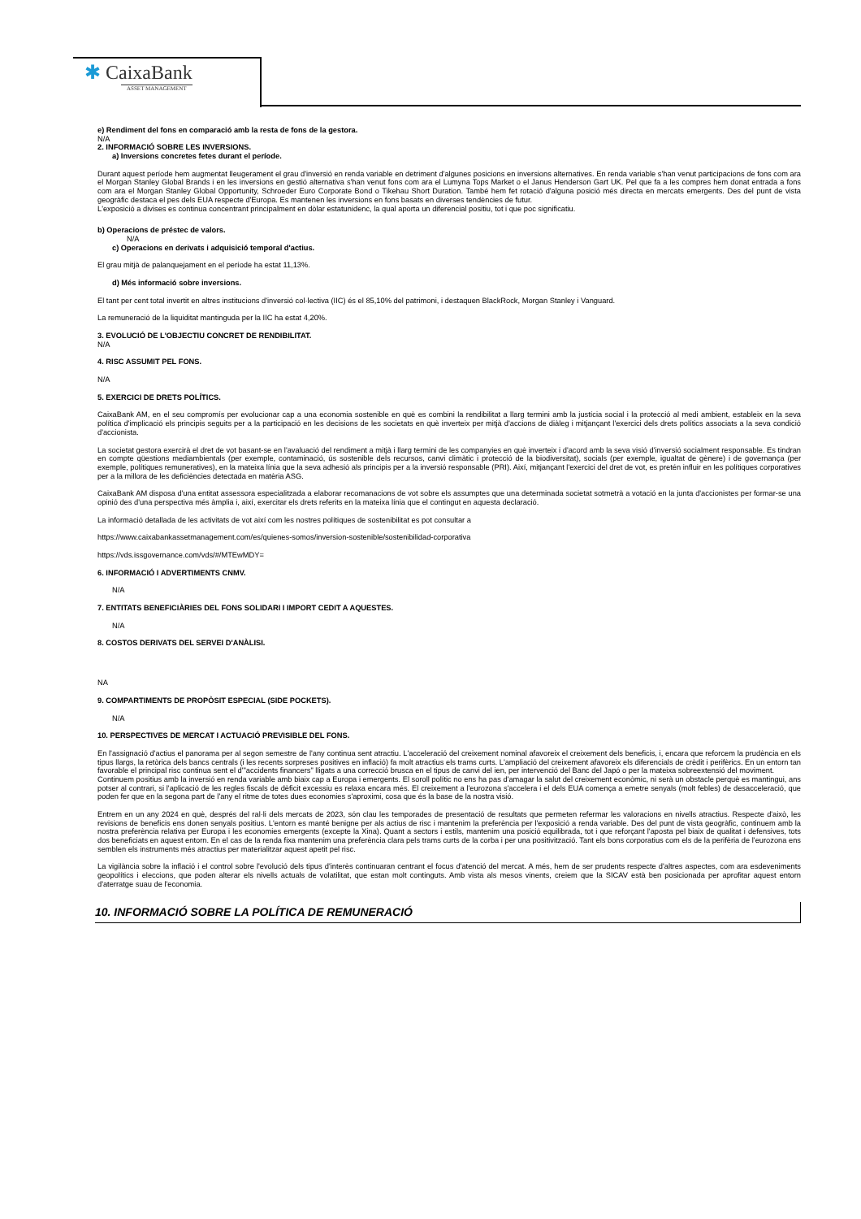✱ CaixaBank
ASSET MANAGEMENT
e) Rendiment del fons en comparació amb la resta de fons de la gestora.
N/A
2. INFORMACIÓ SOBRE LES INVERSIONS.
a) Inversions concretes fetes durant el període.
Durant aquest període hem augmentat lleugerament el grau d'inversió en renda variable en detriment d'algunes posicions en inversions alternatives. En renda variable s'han venut participacions de fons com ara el Morgan Stanley Global Brands i en les inversions en gestió alternativa s'han venut fons com ara el Lumyna Tops Market o el Janus Henderson Gart UK. Pel que fa a les compres hem donat entrada a fons com ara el Morgan Stanley Global Opportunity, Schroeder Euro Corporate Bond o Tikehau Short Duration. També hem fet rotació d'alguna posició més directa en mercats emergents. Des del punt de vista geogràfic destaca el pes dels EUA respecte d'Europa. Es mantenen les inversions en fons basats en diverses tendències de futur.
L'exposició a divises es continua concentrant principalment en dòlar estatunidenc, la qual aporta un diferencial positiu, tot i que poc significatiu.
b) Operacions de préstec de valors.
N/A
c) Operacions en derivats i adquisició temporal d'actius.
El grau mitjà de palanquejament en el període ha estat 11,13%.
d) Més informació sobre inversions.
El tant per cent total invertit en altres institucions d'inversió col·lectiva (IIC) és el 85,10% del patrimoni, i destaquen BlackRock, Morgan Stanley i Vanguard.
La remuneració de la liquiditat mantinguda per la IIC ha estat 4,20%.
3. EVOLUCIÓ DE L'OBJECTIU CONCRET DE RENDIBILITAT.
N/A
4. RISC ASSUMIT PEL FONS.
N/A
5. EXERCICI DE DRETS POLÍTICS.
CaixaBank AM, en el seu compromís per evolucionar cap a una economia sostenible en què es combini la rendibilitat a llarg termini amb la justícia social i la protecció al medi ambient, estableix en la seva política d'implicació els principis seguits per a la participació en les decisions de les societats en què inverteix per mitjà d'accions de diàleg i mitjançant l'exercici dels drets polítics associats a la seva condició d'accionista.
La societat gestora exercirà el dret de vot basant-se en l'avaluació del rendiment a mitjà i llarg termini de les companyies en què inverteix i d'acord amb la seva visió d'inversió socialment responsable. Es tindran en compte qüestions mediambientals (per exemple, contaminació, ús sostenible dels recursos, canvi climàtic i protecció de la biodiversitat), socials (per exemple, igualtat de gènere) i de governança (per exemple, polítiques remuneratives), en la mateixa línia que la seva adhesió als principis per a la inversió responsable (PRI). Així, mitjançant l'exercici del dret de vot, es pretén influir en les polítiques corporatives per a la millora de les deficiències detectada en matèria ASG.
CaixaBank AM disposa d'una entitat assessora especialitzada a elaborar recomanacions de vot sobre els assumptes que una determinada societat sotmetrà a votació en la junta d'accionistes per formar-se una opinió des d'una perspectiva més àmplia i, així, exercitar els drets referits en la mateixa línia que el contingut en aquesta declaració.
La informació detallada de les activitats de vot així com les nostres polítiques de sostenibilitat es pot consultar a
https://www.caixabankassetmanagement.com/es/quienes-somos/inversion-sostenible/sostenibilidad-corporativa
https://vds.issgovernance.com/vds/#/MTEwMDY=
6. INFORMACIÓ I ADVERTIMENTS CNMV.
N/A
7. ENTITATS BENEFICIÀRIES DEL FONS SOLIDARI I IMPORT CEDIT A AQUESTES.
N/A
8. COSTOS DERIVATS DEL SERVEI D'ANÀLISI.
NA
9. COMPARTIMENTS DE PROPÒSIT ESPECIAL (SIDE POCKETS).
N/A
10. PERSPECTIVES DE MERCAT I ACTUACIÓ PREVISIBLE DEL FONS.
En l'assignació d'actius el panorama per al segon semestre de l'any continua sent atractiu. L'acceleració del creixement nominal afavoreix el creixement dels beneficis, i, encara que reforcem la prudència en els tipus llargs, la retòrica dels bancs centrals (i les recents sorpreses positives en inflació) fa molt atractius els trams curts. L'ampliació del creixement afavoreix els diferencials de crèdit i perifèrics. En un entorn tan favorable el principal risc continua sent el d'"accidents financers" lligats a una correcció brusca en el tipus de canvi del ien, per intervenció del Banc del Japó o per la mateixa sobreextensió del moviment.
Continuem positius amb la inversió en renda variable amb biaix cap a Europa i emergents. El soroll polític no ens ha pas d'amagar la salut del creixement econòmic, ni serà un obstacle perquè es mantingui, ans potser al contrari, si l'aplicació de les regles fiscals de dèficit excessiu es relaxa encara més. El creixement a l'eurozona s'accelera i el dels EUA comença a emetre senyals (molt febles) de desacceleració, que poden fer que en la segona part de l'any el ritme de totes dues economies s'aproximi, cosa que és la base de la nostra visió.
Entrem en un any 2024 en què, després del ral·li dels mercats de 2023, són clau les temporades de presentació de resultats que permeten refermar les valoracions en nivells atractius. Respecte d'això, les revisions de beneficis ens donen senyals positius. L'entorn es manté benigne per als actius de risc i mantenim la preferència per l'exposició a renda variable. Des del punt de vista geogràfic, continuem amb la nostra preferència relativa per Europa i les economies emergents (excepte la Xina). Quant a sectors i estils, mantenim una posició equilibrada, tot i que reforçant l'aposta pel biaix de qualitat i defensives, tots dos beneficiats en aquest entorn. En el cas de la renda fixa mantenim una preferència clara pels trams curts de la corba i per una positivització. Tant els bons corporatius com els de la perifèria de l'eurozona ens semblen els instruments més atractius per materialitzar aquest apetit pel risc.
La vigilància sobre la inflació i el control sobre l'evolució dels tipus d'interès continuaran centrant el focus d'atenció del mercat. A més, hem de ser prudents respecte d'altres aspectes, com ara esdeveniments geopolítics i eleccions, que poden alterar els nivells actuals de volatilitat, que estan molt continguts. Amb vista als mesos vinents, creiem que la SICAV està ben posicionada per aprofitar aquest entorn d'aterratge suau de l'economia.
10. INFORMACIÓ SOBRE LA POLÍTICA DE REMUNERACIÓ